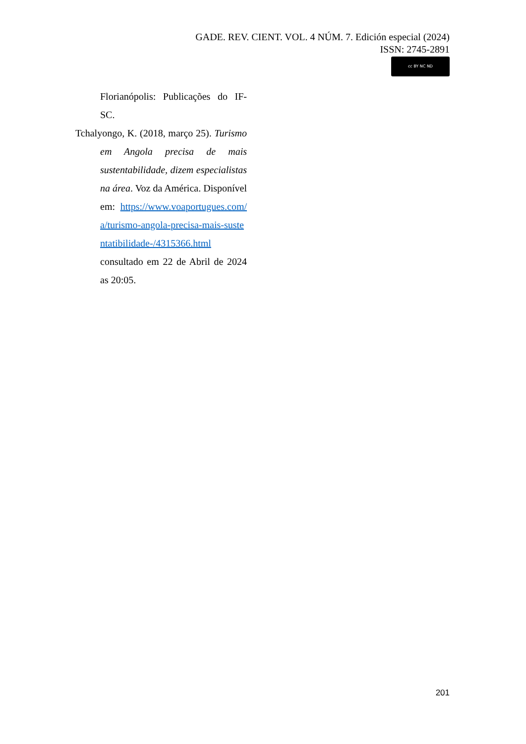GADE. REV. CIENT. VOL. 4 NÚM. 7. Edición especial (2024)
ISSN: 2745-2891
cc BY NC ND
Florianópolis: Publicações do IF-SC.
Tchalyongo, K. (2018, março 25). Turismo em Angola precisa de mais sustentabilidade, dizem especialistas na área. Voz da América. Disponível em: https://www.voaportugues.com/a/turismo-angola-precisa-mais-sustentatibilidade-/4315366.html consultado em 22 de Abril de 2024 as 20:05.
201